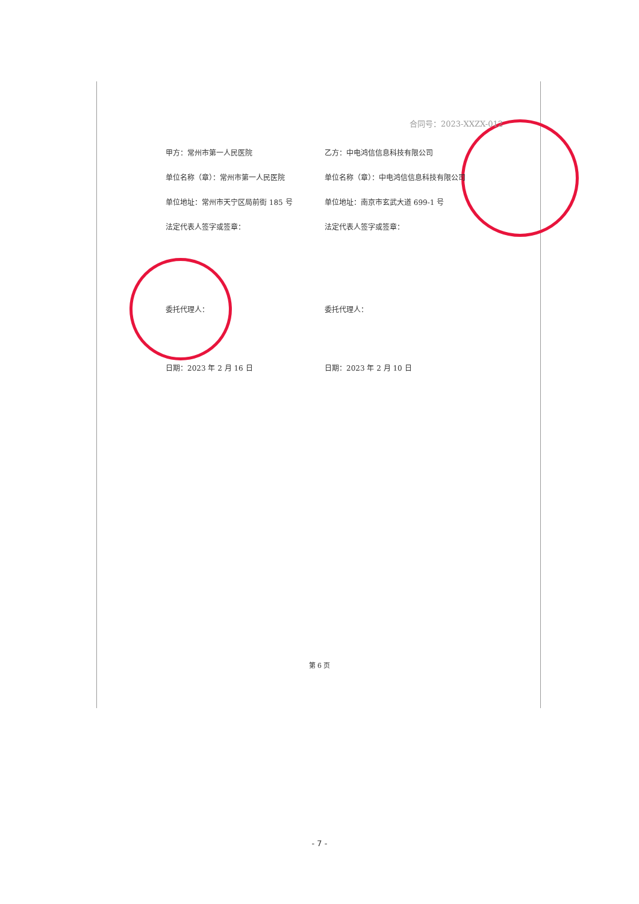合同号：2023-XXZX-012
甲方：常州市第一人民医院 乙方：中电鸿信信息科技有限公司
单位名称（章）：常州市第一人民医院 单位名称（章）：中电鸿信信息科技有限公司
单位地址：常州市天宁区局前街 185 号 单位地址：南京市玄武大道 699-1 号
法定代表人签字或签章： 法定代表人签字或签章：
委托代理人： 委托代理人：
日期：2023 年 2 月 16 日 日期：2023 年 2 月 10 日
第 6 页
- 7 -